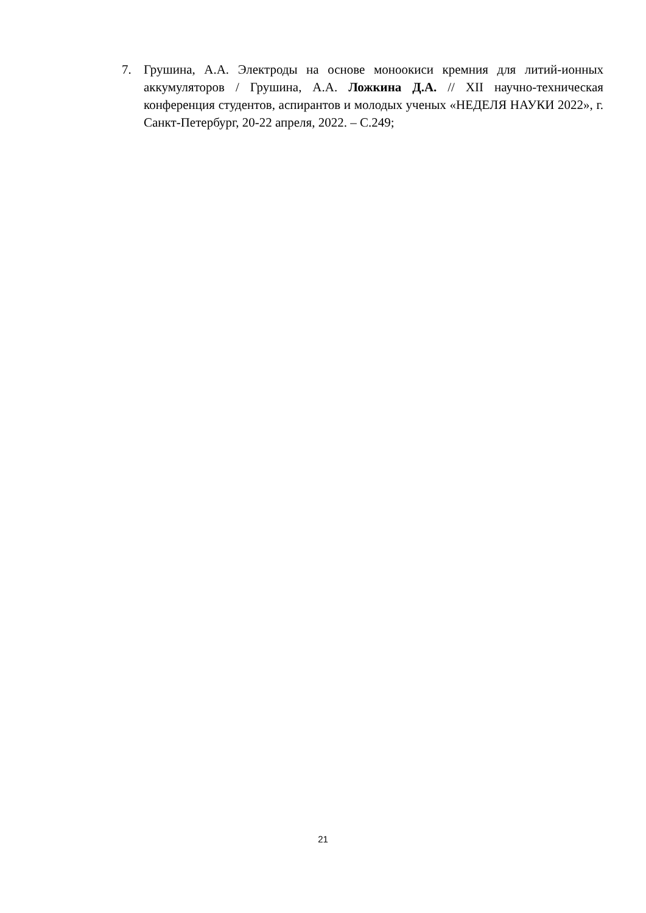7. Грушина, А.А. Электроды на основе моноокиси кремния для литий-ионных аккумуляторов / Грушина, А.А. Ложкина Д.А. // XII научно-техническая конференция студентов, аспирантов и молодых ученых «НЕДЕЛЯ НАУКИ 2022», г. Санкт-Петербург, 20-22 апреля, 2022. – С.249;
21